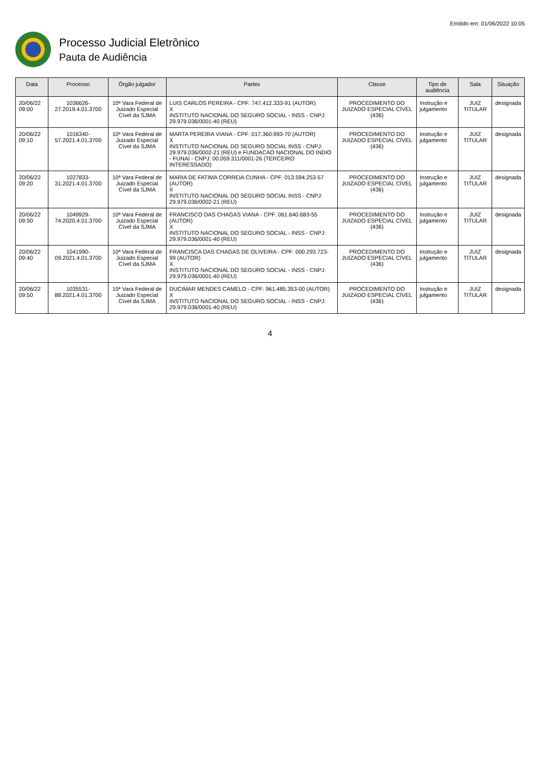Emitido em: 01/06/2022 10:05
Processo Judicial Eletrônico
Pauta de Audiência
| Data | Processo | Órgão julgador | Partes | Classe | Tipo de audiência | Sala | Situação |
| --- | --- | --- | --- | --- | --- | --- | --- |
| 20/06/22 09:00 | 1036626-27.2019.4.01.3700 | 10ª Vara Federal de Juizado Especial Cível da SJMA | LUIS CARLOS PEREIRA - CPF: 747.412.333-91 (AUTOR) X INSTITUTO NACIONAL DO SEGURO SOCIAL - INSS - CNPJ: 29.979.036/0001-40 (REU) | PROCEDIMENTO DO JUIZADO ESPECIAL CÍVEL (436) | Instrução e julgamento | JUIZ TITULAR | designada |
| 20/06/22 09:10 | 1016340-57.2021.4.01.3700 | 10ª Vara Federal de Juizado Especial Cível da SJMA | MARTA PEREIRA VIANA - CPF: 017.360.993-70 (AUTOR) X INSTITUTO NACIONAL DO SEGURO SOCIAL INSS - CNPJ: 29.979.036/0002-21 (REU) e FUNDACAO NACIONAL DO INDIO - FUNAI - CNPJ: 00.059.311/0001-26 (TERCEIRO INTERESSADO) | PROCEDIMENTO DO JUIZADO ESPECIAL CÍVEL (436) | Instrução e julgamento | JUIZ TITULAR | designada |
| 20/06/22 09:20 | 1027833-31.2021.4.01.3700 | 10ª Vara Federal de Juizado Especial Cível da SJMA | MARIA DE FATIMA CORREIA CUNHA - CPF: 013.594.253-57 (AUTOR) X INSTITUTO NACIONAL DO SEGURO SOCIAL INSS - CNPJ: 29.979.036/0002-21 (REU) | PROCEDIMENTO DO JUIZADO ESPECIAL CÍVEL (436) | Instrução e julgamento | JUIZ TITULAR | designada |
| 20/06/22 09:30 | 1049929-74.2020.4.01.3700 | 10ª Vara Federal de Juizado Especial Cível da SJMA | FRANCISCO DAS CHAGAS VIANA - CPF: 061.640.683-55 (AUTOR) X INSTITUTO NACIONAL DO SEGURO SOCIAL - INSS - CNPJ: 29.979.036/0001-40 (REU) | PROCEDIMENTO DO JUIZADO ESPECIAL CÍVEL (436) | Instrução e julgamento | JUIZ TITULAR | designada |
| 20/06/22 09:40 | 1041990-09.2021.4.01.3700 | 10ª Vara Federal de Juizado Especial Cível da SJMA | FRANCISCA DAS CHAGAS DE OLIVEIRA - CPF: 000.293.723-99 (AUTOR) X INSTITUTO NACIONAL DO SEGURO SOCIAL - INSS - CNPJ: 29.979.036/0001-40 (REU) | PROCEDIMENTO DO JUIZADO ESPECIAL CÍVEL (436) | Instrução e julgamento | JUIZ TITULAR | designada |
| 20/06/22 09:50 | 1035531-88.2021.4.01.3700 | 10ª Vara Federal de Juizado Especial Cível da SJMA | DUCIMAR MENDES CAMELO - CPF: 961.485.353-00 (AUTOR) X INSTITUTO NACIONAL DO SEGURO SOCIAL - INSS - CNPJ: 29.979.036/0001-40 (REU) | PROCEDIMENTO DO JUIZADO ESPECIAL CÍVEL (436) | Instrução e julgamento | JUIZ TITULAR | designada |
4